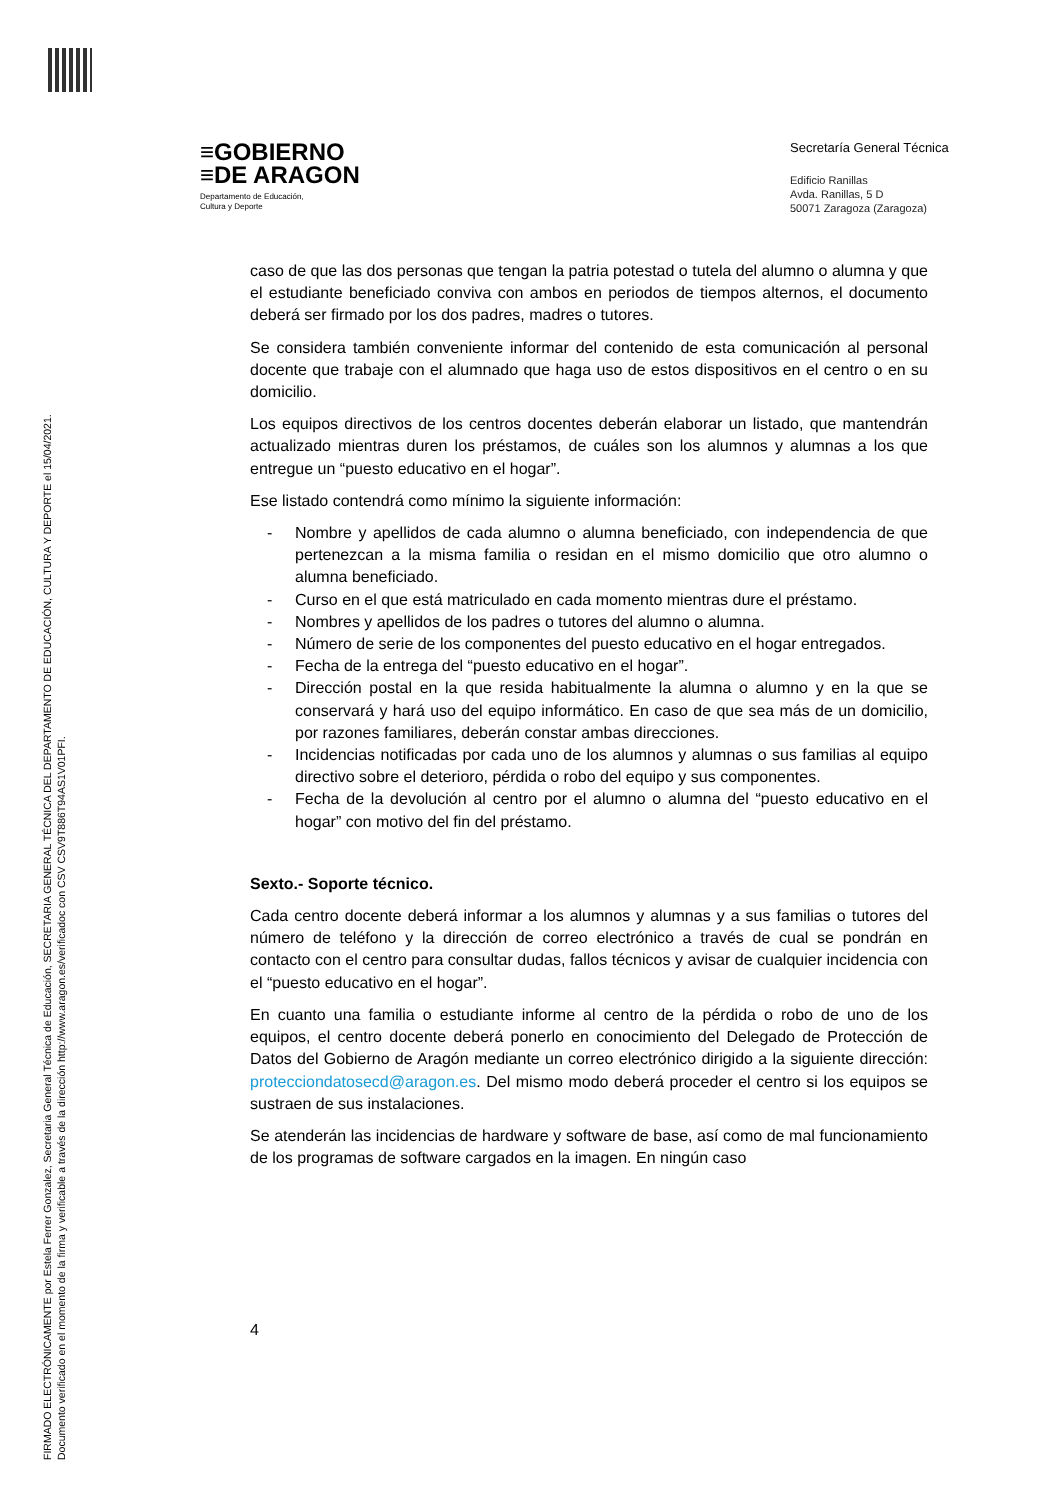FIRMADO ELECTRÓNICAMENTE por Estela Ferrer Gonzalez, Secretaria General Técnica de Educación, SECRETARIA GENERAL TÉCNICA DEL DEPARTAMENTO DE EDUCACIÓN, CULTURA Y DEPORTE el 15/04/2021.
Documento verificado en el momento de la firma y verificable a través de la dirección http://www.aragon.es/verificadoc con CSV CSV9T886T94AS1V01PFI.
≡GOBIERNO
≡DE ARAGON
Departamento de Educación,
Cultura y Deporte
Secretaría General Técnica
Edificio Ranillas
Avda. Ranillas, 5 D
50071 Zaragoza (Zaragoza)
caso de que las dos personas que tengan la patria potestad o tutela del alumno o alumna y que el estudiante beneficiado conviva con ambos en periodos de tiempos alternos, el documento deberá ser firmado por los dos padres, madres o tutores.
Se considera también conveniente informar del contenido de esta comunicación al personal docente que trabaje con el alumnado que haga uso de estos dispositivos en el centro o en su domicilio.
Los equipos directivos de los centros docentes deberán elaborar un listado, que mantendrán actualizado mientras duren los préstamos, de cuáles son los alumnos y alumnas a los que entregue un “puesto educativo en el hogar”.
Ese listado contendrá como mínimo la siguiente información:
- Nombre y apellidos de cada alumno o alumna beneficiado, con independencia de que pertenezcan a la misma familia o residan en el mismo domicilio que otro alumno o alumna beneficiado.
- Curso en el que está matriculado en cada momento mientras dure el préstamo.
- Nombres y apellidos de los padres o tutores del alumno o alumna.
- Número de serie de los componentes del puesto educativo en el hogar entregados.
- Fecha de la entrega del “puesto educativo en el hogar”.
- Dirección postal en la que resida habitualmente la alumna o alumno y en la que se conservará y hará uso del equipo informático. En caso de que sea más de un domicilio, por razones familiares, deberán constar ambas direcciones.
- Incidencias notificadas por cada uno de los alumnos y alumnas o sus familias al equipo directivo sobre el deterioro, pérdida o robo del equipo y sus componentes.
- Fecha de la devolución al centro por el alumno o alumna del “puesto educativo en el hogar” con motivo del fin del préstamo.
Sexto.- Soporte técnico.
Cada centro docente deberá informar a los alumnos y alumnas y a sus familias o tutores del número de teléfono y la dirección de correo electrónico a través de cual se pondrán en contacto con el centro para consultar dudas, fallos técnicos y avisar de cualquier incidencia con el “puesto educativo en el hogar”.
En cuanto una familia o estudiante informe al centro de la pérdida o robo de uno de los equipos, el centro docente deberá ponerlo en conocimiento del Delegado de Protección de Datos del Gobierno de Aragón mediante un correo electrónico dirigido a la siguiente dirección: protecciondatosecd@aragon.es. Del mismo modo deberá proceder el centro si los equipos se sustraen de sus instalaciones.
Se atenderán las incidencias de hardware y software de base, así como de mal funcionamiento de los programas de software cargados en la imagen. En ningún caso
4